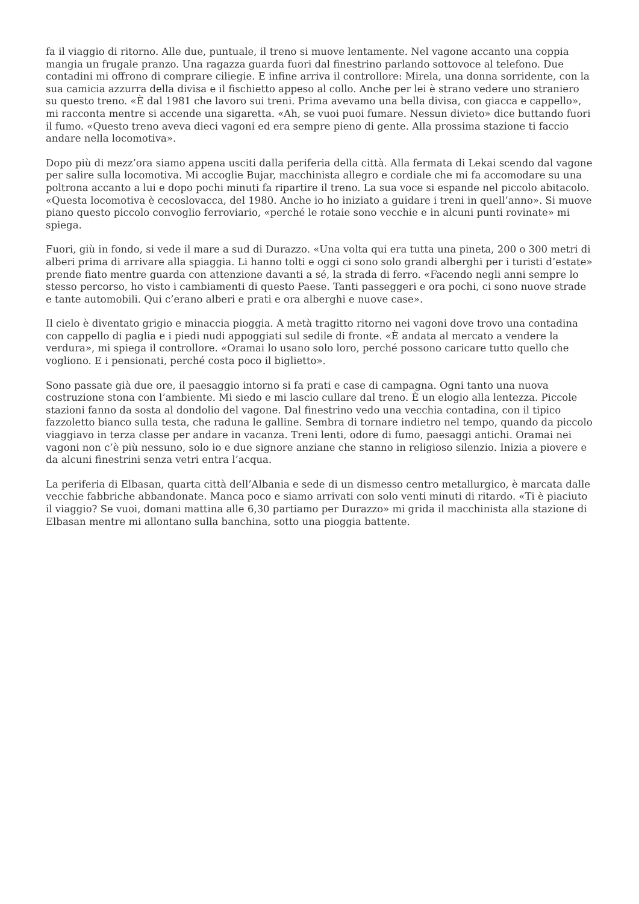fa il viaggio di ritorno. Alle due, puntuale, il treno si muove lentamente. Nel vagone accanto una coppia mangia un frugale pranzo. Una ragazza guarda fuori dal finestrino parlando sottovoce al telefono. Due contadini mi offrono di comprare ciliegie. E infine arriva il controllore: Mirela, una donna sorridente, con la sua camicia azzurra della divisa e il fischietto appeso al collo. Anche per lei è strano vedere uno straniero su questo treno. «È dal 1981 che lavoro sui treni. Prima avevamo una bella divisa, con giacca e cappello», mi racconta mentre si accende una sigaretta. «Ah, se vuoi puoi fumare. Nessun divieto» dice buttando fuori il fumo. «Questo treno aveva dieci vagoni ed era sempre pieno di gente. Alla prossima stazione ti faccio andare nella locomotiva».
Dopo più di mezz’ora siamo appena usciti dalla periferia della città. Alla fermata di Lekai scendo dal vagone per salire sulla locomotiva. Mi accoglie Bujar, macchinista allegro e cordiale che mi fa accomodare su una poltrona accanto a lui e dopo pochi minuti fa ripartire il treno. La sua voce si espande nel piccolo abitacolo. «Questa locomotiva è cecoslovacca, del 1980. Anche io ho iniziato a guidare i treni in quell’anno». Si muove piano questo piccolo convoglio ferroviario, «perché le rotaie sono vecchie e in alcuni punti rovinate» mi spiega.
Fuori, giù in fondo, si vede il mare a sud di Durazzo. «Una volta qui era tutta una pineta, 200 o 300 metri di alberi prima di arrivare alla spiaggia. Li hanno tolti e oggi ci sono solo grandi alberghi per i turisti d’estate» prende fiato mentre guarda con attenzione davanti a sé, la strada di ferro. «Facendo negli anni sempre lo stesso percorso, ho visto i cambiamenti di questo Paese. Tanti passeggeri e ora pochi, ci sono nuove strade e tante automobili. Qui c’erano alberi e prati e ora alberghi e nuove case».
Il cielo è diventato grigio e minaccia pioggia. A metà tragitto ritorno nei vagoni dove trovo una contadina con cappello di paglia e i piedi nudi appoggiati sul sedile di fronte. «È andata al mercato a vendere la verdura», mi spiega il controllore. «Oramai lo usano solo loro, perché possono caricare tutto quello che vogliono. E i pensionati, perché costa poco il biglietto».
Sono passate già due ore, il paesaggio intorno si fa prati e case di campagna. Ogni tanto una nuova costruzione stona con l’ambiente. Mi siedo e mi lascio cullare dal treno. È un elogio alla lentezza. Piccole stazioni fanno da sosta al dondolio del vagone. Dal finestrino vedo una vecchia contadina, con il tipico fazzoletto bianco sulla testa, che raduna le galline. Sembra di tornare indietro nel tempo, quando da piccolo viaggiavo in terza classe per andare in vacanza. Treni lenti, odore di fumo, paesaggi antichi. Oramai nei vagoni non c’è più nessuno, solo io e due signore anziane che stanno in religioso silenzio. Inizia a piovere e da alcuni finestrini senza vetri entra l’acqua.
La periferia di Elbasan, quarta città dell’Albania e sede di un dismesso centro metallurgico, è marcata dalle vecchie fabbriche abbandonate. Manca poco e siamo arrivati con solo venti minuti di ritardo. «Ti è piaciuto il viaggio? Se vuoi, domani mattina alle 6,30 partiamo per Durazzo» mi grida il macchinista alla stazione di Elbasan mentre mi allontano sulla banchina, sotto una pioggia battente.